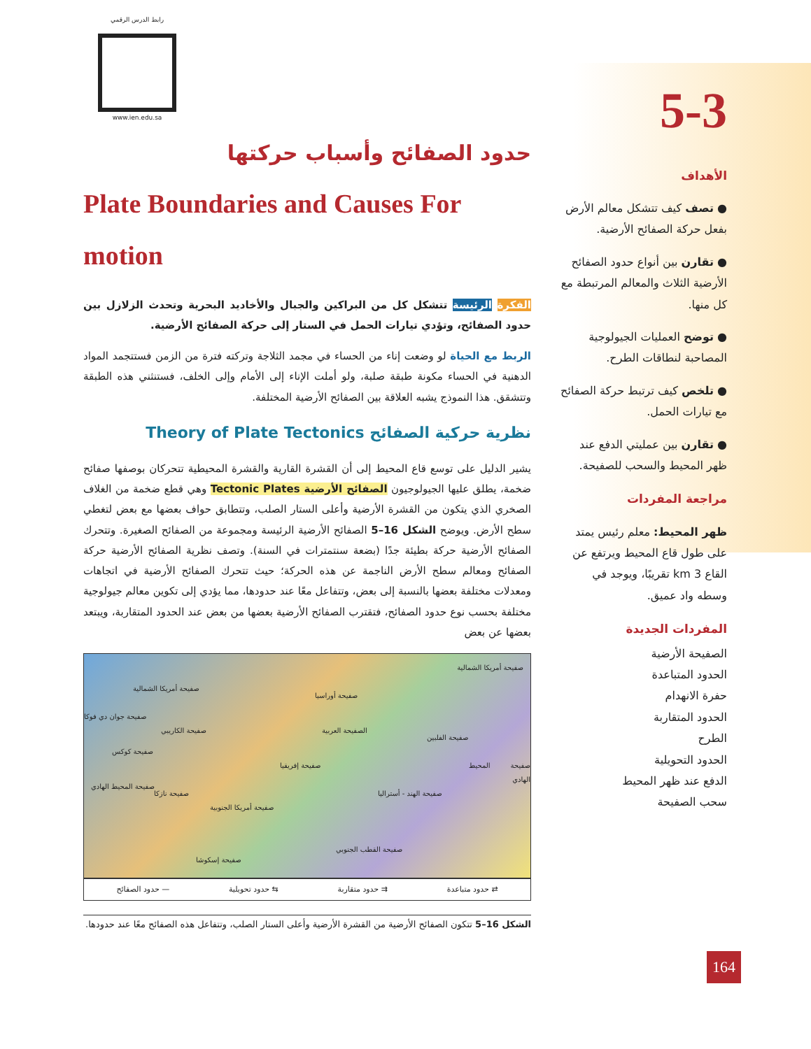5-3
الأهداف
● تصف كيف تتشكل معالم الأرض بفعل حركة الصفائح الأرضية.
● تقارن بين أنواع حدود الصفائح الأرضية الثلاث والمعالم المرتبطة مع كل منها.
● توضح العمليات الجيولوجية المصاحبة لنطاقات الطرح.
● تلخص كيف ترتبط حركة الصفائح مع تيارات الحمل.
● تقارن بين عمليتي الدفع عند ظهر المحيط والسحب للصفيحة.
مراجعة المفردات
ظهر المحيط: معلم رئيس يمتد على طول قاع المحيط ويرتفع عن القاع 3 km تقريبًا، ويوجد في وسطه واد عميق.
المفردات الجديدة
الصفيحة الأرضية
الحدود المتباعدة
حفرة الانهدام
الحدود المتقاربة
الطرح
الحدود التحويلية
الدفع عند ظهر المحيط
سحب الصفيحة
رابط الدرس الرقمي
www.ien.edu.sa
حدود الصفائح وأسباب حركتها
Plate Boundaries and Causes For motion
الفكرة الرئيسة تتشكل كل من البراكين والجبال والأخاديد البحرية وتحدث الزلازل بين حدود الصفائح، وتؤدي تيارات الحمل في الستار إلى حركة الصفائح الأرضية.
الربط مع الحياة لو وضعت إناء من الحساء في مجمد الثلاجة وتركته فترة من الزمن فستتجمد المواد الدهنية في الحساء مكونة طبقة صلبة، ولو أملت الإناء إلى الأمام وإلى الخلف، فستنثني هذه الطبقة وتتشقق. هذا النموذج يشبه العلاقة بين الصفائح الأرضية المختلفة.
نظرية حركية الصفائح Theory of Plate Tectonics
يشير الدليل على توسع قاع المحيط إلى أن القشرة القارية والقشرة المحيطية تتحركان بوصفها صفائح ضخمة، يطلق عليها الجيولوجيون الصفائح الأرضية Tectonic Plates وهي قطع ضخمة من الغلاف الصخري الذي يتكون من القشرة الأرضية وأعلى الستار الصلب، وتتطابق حواف بعضها مع بعض لتغطي سطح الأرض. ويوضح الشكل 16–5 الصفائح الأرضية الرئيسة ومجموعة من الصفائح الصغيرة. وتتحرك الصفائح الأرضية حركة بطيئة جدًا (بضعة سنتمترات في السنة). وتصف نظرية الصفائح الأرضية حركة الصفائح ومعالم سطح الأرض الناجمة عن هذه الحركة؛ حيث تتحرك الصفائح الأرضية في اتجاهات ومعدلات مختلفة بعضها بالنسبة إلى بعض، وتتفاعل معًا عند حدودها، مما يؤدي إلى تكوين معالم جيولوجية مختلفة بحسب نوع حدود الصفائح، فتقترب الصفائح الأرضية بعضها من بعض عند الحدود المتقاربة، ويبتعد بعضها عن بعض
صفيحة أمريكا الشمالية
صفيحة أمريكا الشمالية
صفيحة أوراسيا
صفيحة جوان دي فوكا
صفيحة الكاريبي الصفيحة العربية
صفيحة الفلبين
صفيحة كوكس
صفيحة المحيط الهادي صفيحة إفريقيا
صفيحة المحيط الهادي
صفيحة نازكا صفيحة الهند - أستراليا
صفيحة أمريكا الجنوبية
صفيحة القطب الجنوبي
صفيحة إسكوشا
⇄ حدود متباعدة ⇉ حدود متقاربة ⇆ حدود تحويلية — حدود الصفائح
الشكل 16–5 تتكون الصفائح الأرضية من القشرة الأرضية وأعلى الستار الصلب، وتتفاعل هذه الصفائح معًا عند حدودها.
164